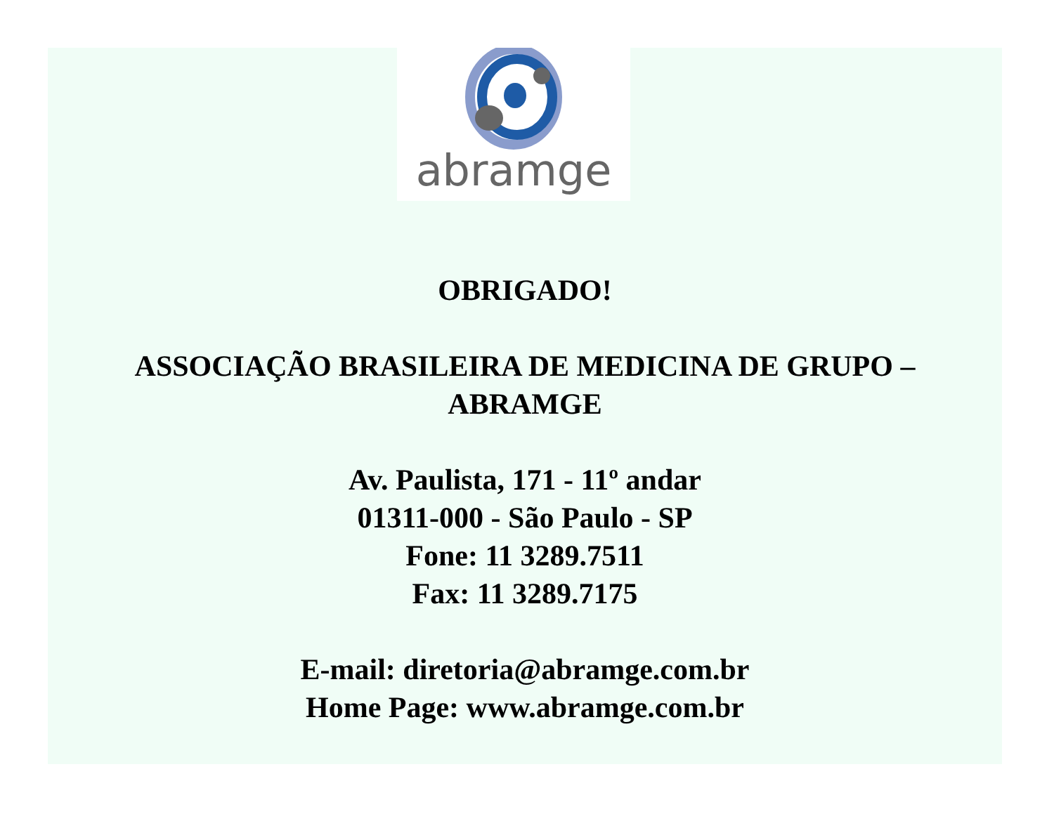abramge
OBRIGADO!
ASSOCIAÇÃO BRASILEIRA DE MEDICINA DE GRUPO –
ABRAMGE
Av. Paulista, 171 - 11º andar
01311-000 - São Paulo - SP
Fone: 11 3289.7511
Fax: 11 3289.7175
E-mail: diretoria@abramge.com.br
Home Page: www.abramge.com.br